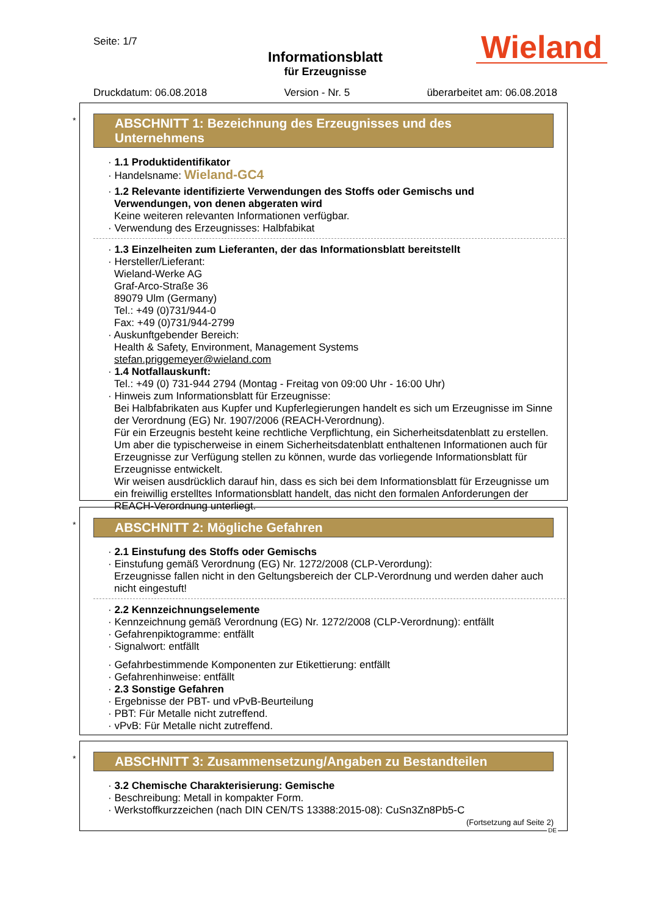Seite: 1/7
Informationsblatt
für Erzeugnisse
Druckdatum: 06.08.2018 Version - Nr. 5 überarbeitet am: 06.08.2018
Wieland
*
ABSCHNITT 1: Bezeichnung des Erzeugnisses und des Unternehmens
· 1.1 Produktidentifikator
· Handelsname: Wieland-GC4
· 1.2 Relevante identifizierte Verwendungen des Stoffs oder Gemischs und Verwendungen, von denen abgeraten wird
Keine weiteren relevanten Informationen verfügbar.
· Verwendung des Erzeugnisses: Halbfabikat
· 1.3 Einzelheiten zum Lieferanten, der das Informationsblatt bereitstellt
· Hersteller/Lieferant:
Wieland-Werke AG
Graf-Arco-Straße 36
89079 Ulm (Germany)
Tel.: +49 (0)731/944-0
Fax: +49 (0)731/944-2799
· Auskunftgebender Bereich:
Health & Safety, Environment, Management Systems
stefan.priggemeyer@wieland.com
· 1.4 Notfallauskunft:
Tel.: +49 (0) 731-944 2794 (Montag - Freitag von 09:00 Uhr - 16:00 Uhr)
· Hinweis zum Informationsblatt für Erzeugnisse:
Bei Halbfabrikaten aus Kupfer und Kupferlegierungen handelt es sich um Erzeugnisse im Sinne der Verordnung (EG) Nr. 1907/2006 (REACH-Verordnung).
Für ein Erzeugnis besteht keine rechtliche Verpflichtung, ein Sicherheitsdatenblatt zu erstellen. Um aber die typischerweise in einem Sicherheitsdatenblatt enthaltenen Informationen auch für Erzeugnisse zur Verfügung stellen zu können, wurde das vorliegende Informationsblatt für Erzeugnisse entwickelt.
Wir weisen ausdrücklich darauf hin, dass es sich bei dem Informationsblatt für Erzeugnisse um ein freiwillig erstelltes Informationsblatt handelt, das nicht den formalen Anforderungen der REACH-Verordnung unterliegt.
*
ABSCHNITT 2: Mögliche Gefahren
· 2.1 Einstufung des Stoffs oder Gemischs
· Einstufung gemäß Verordnung (EG) Nr. 1272/2008 (CLP-Verordung):
Erzeugnisse fallen nicht in den Geltungsbereich der CLP-Verordnung und werden daher auch nicht eingestuft!
· 2.2 Kennzeichnungselemente
· Kennzeichnung gemäß Verordnung (EG) Nr. 1272/2008 (CLP-Verordnung): entfällt
· Gefahrenpiktogramme: entfällt
· Signalwort: entfällt
· Gefahrbestimmende Komponenten zur Etikettierung: entfällt
· Gefahrenhinweise: entfällt
· 2.3 Sonstige Gefahren
· Ergebnisse der PBT- und vPvB-Beurteilung
· PBT: Für Metalle nicht zutreffend.
· vPvB: Für Metalle nicht zutreffend.
*
ABSCHNITT 3: Zusammensetzung/Angaben zu Bestandteilen
· 3.2 Chemische Charakterisierung: Gemische
· Beschreibung: Metall in kompakter Form.
· Werkstoffkurzzeichen (nach DIN CEN/TS 13388:2015-08): CuSn3Zn8Pb5-C
(Fortsetzung auf Seite 2)
DE